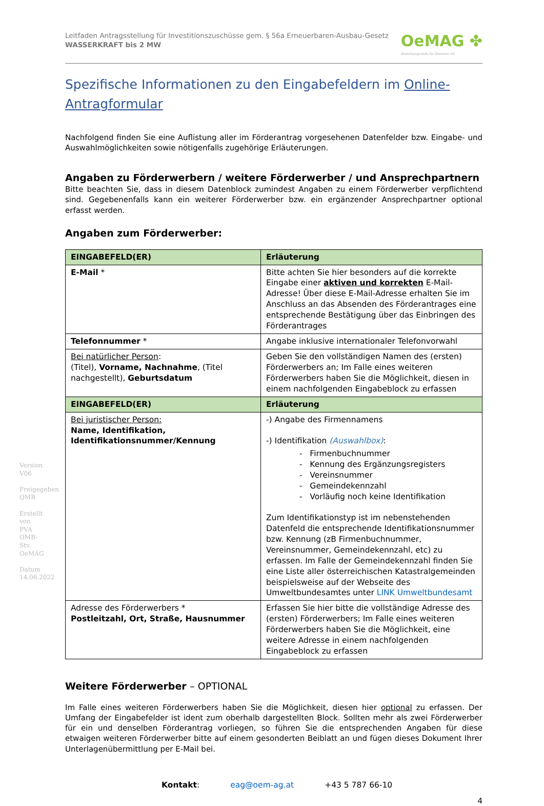Version V06
Freigegeben QMB
Erstellt von PVA OMB-Stv. OeMAG
Datum 14.06.2022
Leitfaden Antragsstellung für Investitionszuschüsse gem. § 56a Erneuerbaren-Ausbau-Gesetz
WASSERKRAFT bis 2 MW
OeMAG ✤
Abwicklungsstelle für Ökostrom AG
Spezifische Informationen zu den Eingabefeldern im Online-Antragformular
Nachfolgend finden Sie eine Auflistung aller im Förderantrag vorgesehenen Datenfelder bzw. Eingabe- und Auswahlmöglichkeiten sowie nötigenfalls zugehörige Erläuterungen.
Angaben zu Förderwerbern / weitere Förderwerber / und Ansprechpartnern
Bitte beachten Sie, dass in diesem Datenblock zumindest Angaben zu einem Förderwerber verpflichtend sind. Gegebenenfalls kann ein weiterer Förderwerber bzw. ein ergänzender Ansprechpartner optional erfasst werden.
Angaben zum Förderwerber:
| EINGABEFELD(ER) | Erläuterung |
| --- | --- |
| E-Mail * | Bitte achten Sie hier besonders auf die korrekte Eingabe einer aktiven und korrekten E-Mail-Adresse! Über diese E-Mail-Adresse erhalten Sie im Anschluss an das Absenden des Förderantrages eine entsprechende Bestätigung über das Einbringen des Förderantrages |
| Telefonnummer * | Angabe inklusive internationaler Telefonvorwahl |
| Bei natürlicher Person : (Titel), Vorname, Nachnahme , (Titel nachgestellt), Geburtsdatum | Geben Sie den vollständigen Namen des (ersten) Förderwerbers an; Im Falle eines weiteren Förderwerbers haben Sie die Möglichkeit, diesen in einem nachfolgenden Eingabeblock zu erfassen |
| EINGABEFELD(ER) | Erläuterung |
| Bei juristischer Person: Name, Identifikation, Identifikationsnummer/Kennung | -) Angabe des Firmennamens -) Identifikation (Auswahlbox) : - Firmenbuchnummer - Kennung des Ergänzungsregisters - Vereinsnummer - Gemeindekennzahl - Vorläufig noch keine Identifikation Zum Identifikationstyp ist im nebenstehenden Datenfeld die entsprechende Identifikationsnummer bzw. Kennung (zB Firmenbuchnummer, Vereinsnummer, Gemeindekennzahl, etc) zu erfassen. Im Falle der Gemeindekennzahl finden Sie eine Liste aller österreichischen Katastralgemeinden beispielsweise auf der Webseite des Umweltbundesamtes unter LINK Umweltbundesamt |
| Adresse des Förderwerbers * Postleitzahl, Ort, Straße, Hausnummer | Erfassen Sie hier bitte die vollständige Adresse des (ersten) Förderwerbers; Im Falle eines weiteren Förderwerbers haben Sie die Möglichkeit, eine weitere Adresse in einem nachfolgenden Eingabeblock zu erfassen |
Weitere Förderwerber – OPTIONAL
Im Falle eines weiteren Förderwerbers haben Sie die Möglichkeit, diesen hier optional zu erfassen. Der Umfang der Eingabefelder ist ident zum oberhalb dargestellten Block. Sollten mehr als zwei Förderwerber für ein und denselben Förderantrag vorliegen, so führen Sie die entsprechenden Angaben für diese etwaigen weiteren Förderwerber bitte auf einem gesonderten Beiblatt an und fügen dieses Dokument Ihrer Unterlagenübermittlung per E-Mail bei.
Kontakt: eag@oem-ag.at +43 5 787 66-10
4